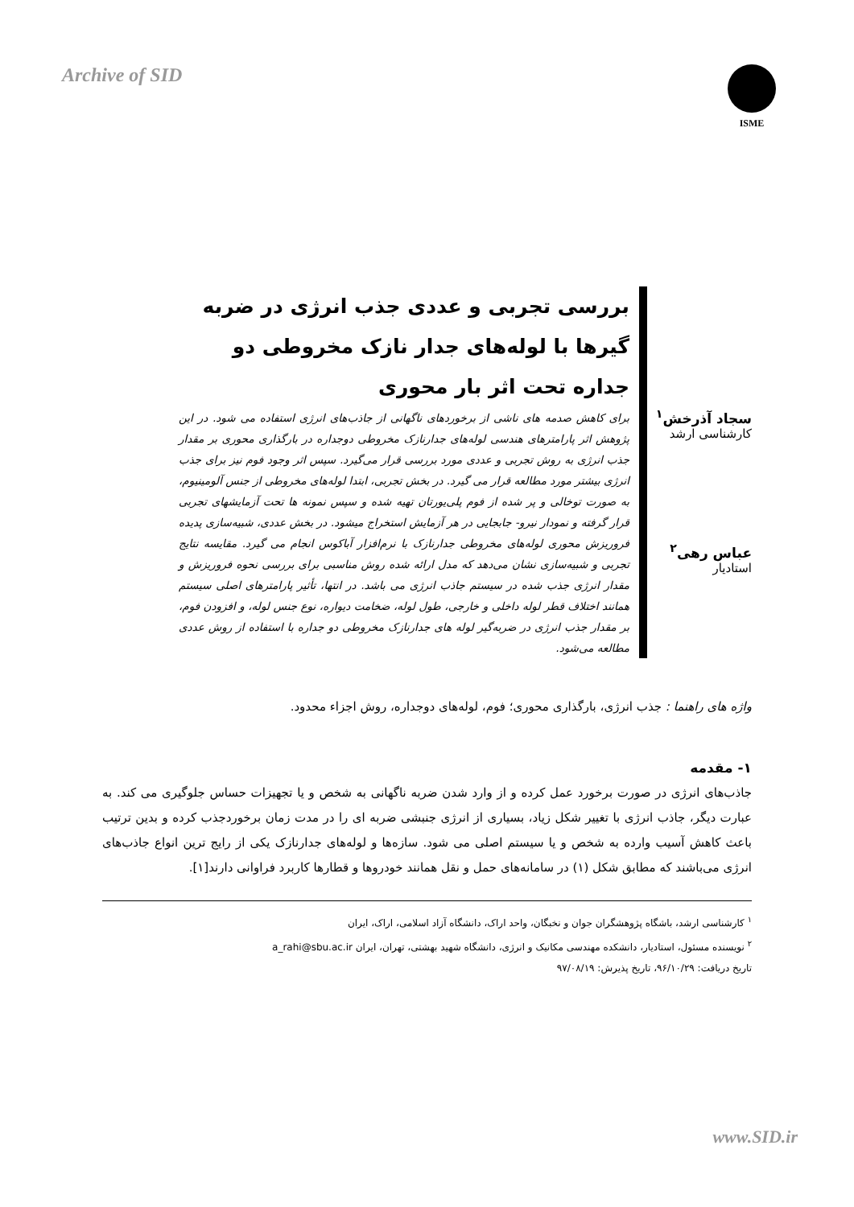Archive of SID
ISME
سجاد آذرخش<sup>۱</sup>
کارشناسی ارشد
عباس رهی<sup>۲</sup>
استادیار
بررسی تجربی و عددی جذب انرژی در ضربه گیرها با لوله‌های جدار نازک مخروطی دو جداره تحت اثر بار محوری
برای کاهش صدمه های ناشی از برخوردهای ناگهانی از جاذب‌های انرژی استفاده می شود. در این پژوهش اثر پارامترهای هندسی لوله‌های جدارنازک مخروطی دوجداره در بارگذاری محوری بر مقدار جذب انرژی به روش تجربی و عددی مورد بررسی قرار می‌گیرد. سپس اثر وجود فوم نیز برای جذب انرژی بیشتر مورد مطالعه قرار می گیرد. در بخش تجربی، ابتدا لوله‌های مخروطی از جنس آلومینیوم، به صورت توخالی و پر شده از فوم پلی‌یورتان تهیه شده و سپس نمونه ها تحت آزمایشهای تجربی قرار گرفته و نمودار نیرو- جابجایی در هر آزمایش استخراج میشود. در بخش عددی، شبیه‌سازی پدیده فروریزش محوری لوله‌های مخروطی جدارنازک با نرم‌افزار آباکوس انجام می گیرد. مقایسه نتایج تجربی و شبیه‌سازی نشان می‌دهد که مدل ارائه شده روش مناسبی برای بررسی نحوه فروریزش و مقدار انرژی جذب شده در سیستم جاذب انرژی می باشد. در انتها، تأثیر پارامترهای اصلی سیستم همانند اختلاف قطر لوله داخلی و خارجی، طول لوله، ضخامت دیواره، نوع جنس لوله، و افزودن فوم، بر مقدار جذب انرژی در ضربه‌گیر لوله های جدارنازک مخروطی دو جداره با استفاده از روش عددی مطالعه می‌شود.
واژه های راهنما : جذب انرژی، بارگذاری محوری؛ فوم، لوله‌های دوجداره، روش اجزاء محدود.
۱- مقدمه
جاذب‌های انرژی در صورت برخورد عمل کرده و از وارد شدن ضربه ناگهانی به شخص و یا تجهیزات حساس جلوگیری می کند. به عبارت دیگر، جاذب انرژی با تغییر شکل زیاد، بسیاری از انرژی جنبشی ضربه ای را در مدت زمان برخوردجذب کرده و بدین ترتیب باعث کاهش آسیب وارده به شخص و یا سیستم اصلی می شود. سازه‌ها و لوله‌های جدارنازک یکی از رایج ترین انواع جاذب‌های انرژی می‌باشند که مطابق شکل (۱) در سامانه‌های حمل و نقل همانند خودروها و قطارها کاربرد فراوانی دارند[۱].
<sup>۱</sup> کارشناسی ارشد، باشگاه پژوهشگران جوان و نخبگان، واحد اراک، دانشگاه آزاد اسلامی، اراک، ایران
<sup>۲</sup> نویسنده مسئول، استادیار، دانشکده مهندسی مکانیک و انرژی، دانشگاه شهید بهشتی، تهران، ایران a_rahi@sbu.ac.ir
تاریخ دریافت: ۹۶/۱۰/۲۹، تاریخ پذیرش: ۹۷/۰۸/۱۹
www.SID.ir